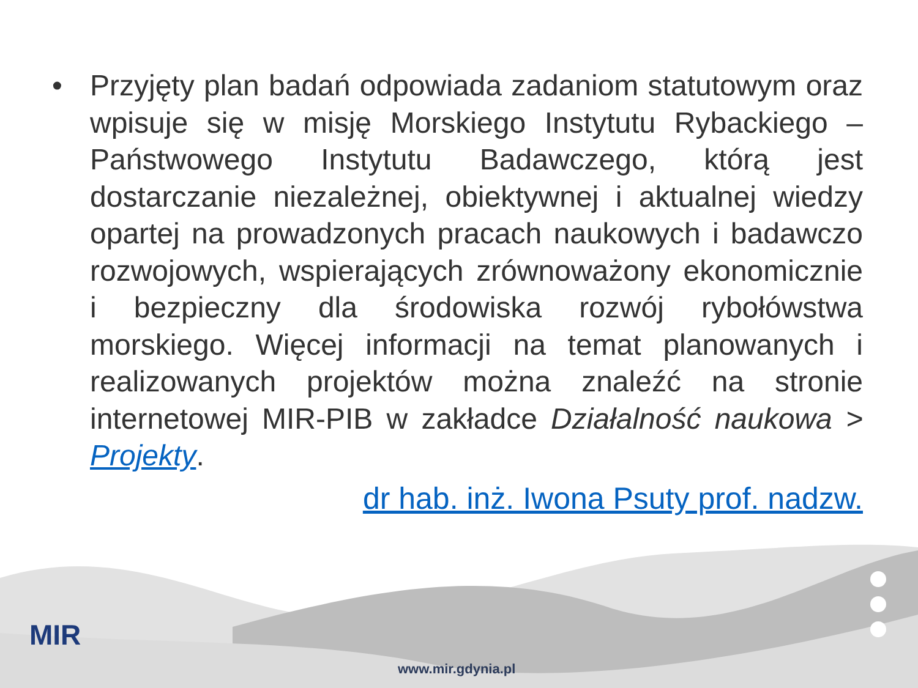• Przyjęty plan badań odpowiada zadaniom statutowym oraz wpisuje się w misję Morskiego Instytutu Rybackiego – Państwowego Instytutu Badawczego, którą jest dostarczanie niezależnej, obiektywnej i aktualnej wiedzy opartej na prowadzonych pracach naukowych i badawczo rozwojowych, wspierających zrównoważony ekonomicznie i bezpieczny dla środowiska rozwój rybołówstwa morskiego. Więcej informacji na temat planowanych i realizowanych projektów można znaleźć na stronie internetowej MIR-PIB w zakładce Działalność naukowa > Projekty.
dr hab. inż. Iwona Psuty prof. nadzw.
MIR
www.mir.gdynia.pl